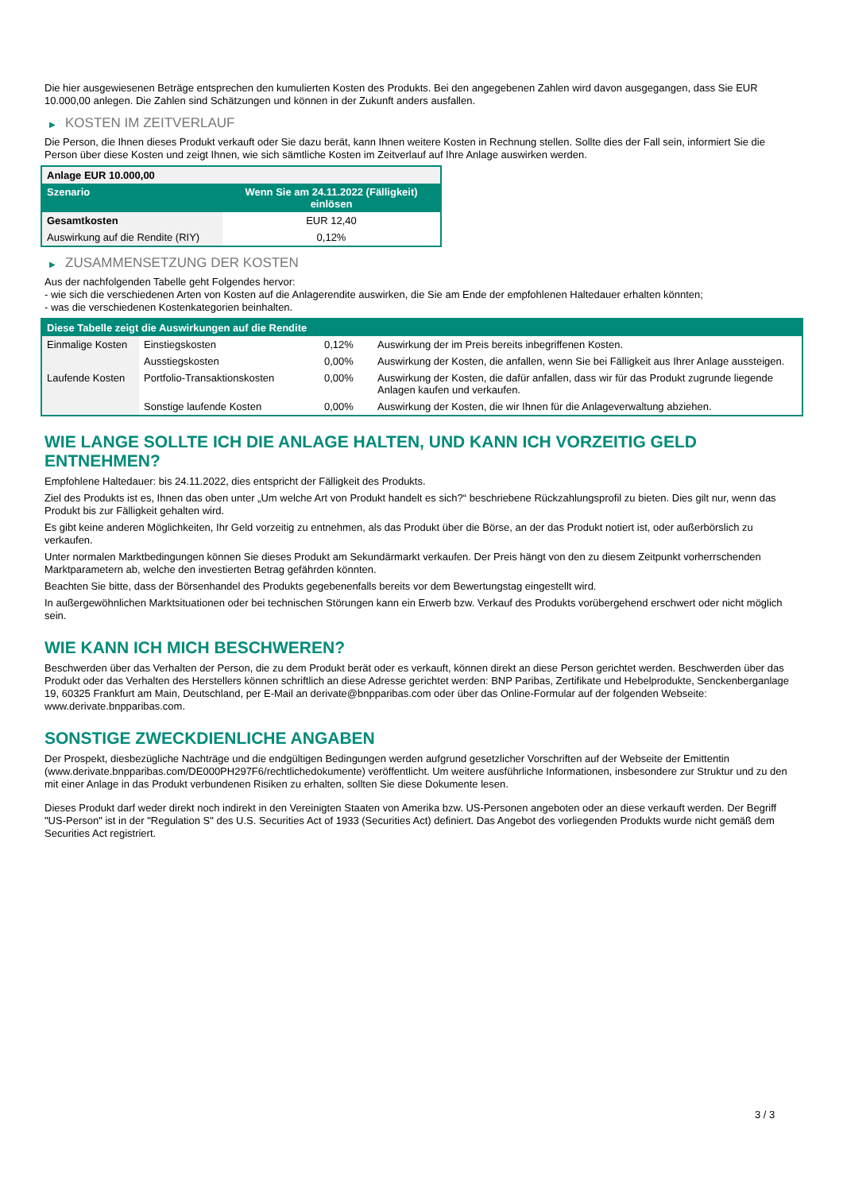Die hier ausgewiesenen Beträge entsprechen den kumulierten Kosten des Produkts. Bei den angegebenen Zahlen wird davon ausgegangen, dass Sie EUR 10.000,00 anlegen. Die Zahlen sind Schätzungen und können in der Zukunft anders ausfallen.
▶ KOSTEN IM ZEITVERLAUF
Die Person, die Ihnen dieses Produkt verkauft oder Sie dazu berät, kann Ihnen weitere Kosten in Rechnung stellen. Sollte dies der Fall sein, informiert Sie die Person über diese Kosten und zeigt Ihnen, wie sich sämtliche Kosten im Zeitverlauf auf Ihre Anlage auswirken werden.
| Anlage EUR 10.000,00 | |
| --- | --- |
| Szenario | Wenn Sie am 24.11.2022 (Fälligkeit) einlösen |
| Gesamtkosten | EUR 12,40 |
| Auswirkung auf die Rendite (RIY) | 0,12% |
▶ ZUSAMMENSETZUNG DER KOSTEN
Aus der nachfolgenden Tabelle geht Folgendes hervor:
- wie sich die verschiedenen Arten von Kosten auf die Anlagerendite auswirken, die Sie am Ende der empfohlenen Haltedauer erhalten könnten;
- was die verschiedenen Kostenkategorien beinhalten.
| Diese Tabelle zeigt die Auswirkungen auf die Rendite | | | |
| --- | --- | --- | --- |
| Einmalige Kosten | Einstiegskosten | 0,12% | Auswirkung der im Preis bereits inbegriffenen Kosten. |
| | Ausstiegskosten | 0,00% | Auswirkung der Kosten, die anfallen, wenn Sie bei Fälligkeit aus Ihrer Anlage aussteigen. |
| Laufende Kosten | Portfolio-Transaktionskosten | 0,00% | Auswirkung der Kosten, die dafür anfallen, dass wir für das Produkt zugrunde liegende Anlagen kaufen und verkaufen. |
| | Sonstige laufende Kosten | 0,00% | Auswirkung der Kosten, die wir Ihnen für die Anlageverwaltung abziehen. |
WIE LANGE SOLLTE ICH DIE ANLAGE HALTEN, UND KANN ICH VORZEITIG GELD ENTNEHMEN?
Empfohlene Haltedauer: bis 24.11.2022, dies entspricht der Fälligkeit des Produkts.
Ziel des Produkts ist es, Ihnen das oben unter „Um welche Art von Produkt handelt es sich?“ beschriebene Rückzahlungsprofil zu bieten. Dies gilt nur, wenn das Produkt bis zur Fälligkeit gehalten wird.
Es gibt keine anderen Möglichkeiten, Ihr Geld vorzeitig zu entnehmen, als das Produkt über die Börse, an der das Produkt notiert ist, oder außerbörslich zu verkaufen.
Unter normalen Marktbedingungen können Sie dieses Produkt am Sekundärmarkt verkaufen. Der Preis hängt von den zu diesem Zeitpunkt vorherrschenden Marktparametern ab, welche den investierten Betrag gefährden könnten.
Beachten Sie bitte, dass der Börsenhandel des Produkts gegebenenfalls bereits vor dem Bewertungstag eingestellt wird.
In außergewöhnlichen Marktsituationen oder bei technischen Störungen kann ein Erwerb bzw. Verkauf des Produkts vorübergehend erschwert oder nicht möglich sein.
WIE KANN ICH MICH BESCHWEREN?
Beschwerden über das Verhalten der Person, die zu dem Produkt berät oder es verkauft, können direkt an diese Person gerichtet werden. Beschwerden über das Produkt oder das Verhalten des Herstellers können schriftlich an diese Adresse gerichtet werden: BNP Paribas, Zertifikate und Hebelprodukte, Senckenberganlage 19, 60325 Frankfurt am Main, Deutschland, per E-Mail an derivate@bnpparibas.com oder über das Online-Formular auf der folgenden Webseite: www.derivate.bnpparibas.com.
SONSTIGE ZWECKDIENLICHE ANGABEN
Der Prospekt, diesbezügliche Nachträge und die endgültigen Bedingungen werden aufgrund gesetzlicher Vorschriften auf der Webseite der Emittentin (www.derivate.bnpparibas.com/DE000PH297F6/rechtlichedokumente) veröffentlicht. Um weitere ausführliche Informationen, insbesondere zur Struktur und zu den mit einer Anlage in das Produkt verbundenen Risiken zu erhalten, sollten Sie diese Dokumente lesen.
Dieses Produkt darf weder direkt noch indirekt in den Vereinigten Staaten von Amerika bzw. US-Personen angeboten oder an diese verkauft werden. Der Begriff "US-Person" ist in der "Regulation S" des U.S. Securities Act of 1933 (Securities Act) definiert. Das Angebot des vorliegenden Produkts wurde nicht gemäß dem Securities Act registriert.
3 / 3